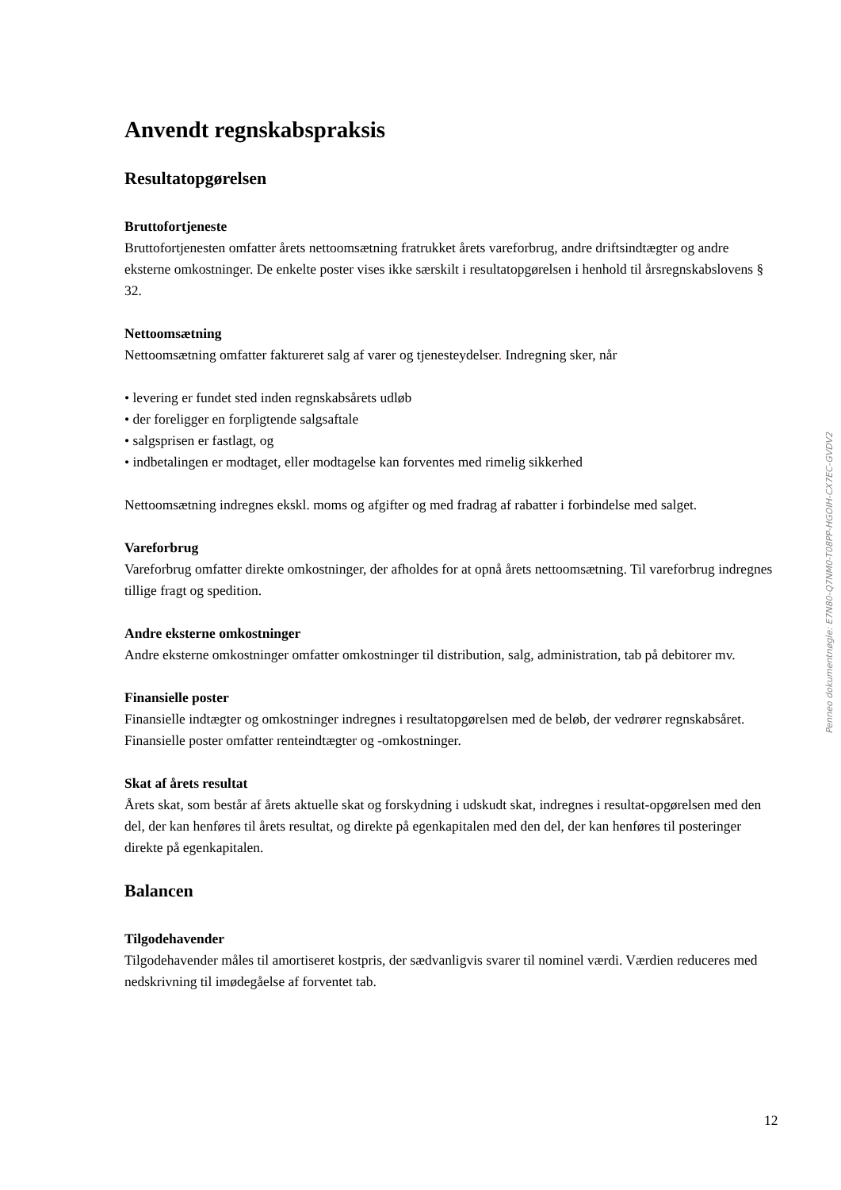Anvendt regnskabspraksis
Resultatopgørelsen
Bruttofortjeneste
Bruttofortjenesten omfatter årets nettoomsætning fratrukket årets vareforbrug, andre driftsindtægter og andre eksterne omkostninger. De enkelte poster vises ikke særskilt i resultatopgørelsen i henhold til årsregnskabslovens § 32.
Nettoomsætning
Nettoomsætning omfatter faktureret salg af varer og tjenesteydelser. Indregning sker, når
• levering er fundet sted inden regnskabsårets udløb
• der foreligger en forpligtende salgsaftale
• salgsprisen er fastlagt, og
• indbetalingen er modtaget, eller modtagelse kan forventes med rimelig sikkerhed
Nettoomsætning indregnes ekskl. moms og afgifter og med fradrag af rabatter i forbindelse med salget.
Vareforbrug
Vareforbrug omfatter direkte omkostninger, der afholdes for at opnå årets nettoomsætning. Til vareforbrug indregnes tillige fragt og spedition.
Andre eksterne omkostninger
Andre eksterne omkostninger omfatter omkostninger til distribution, salg, administration, tab på debitorer mv.
Finansielle poster
Finansielle indtægter og omkostninger indregnes i resultatopgørelsen med de beløb, der vedrører regnskabsåret. Finansielle poster omfatter renteindtægter og -omkostninger.
Skat af årets resultat
Årets skat, som består af årets aktuelle skat og forskydning i udskudt skat, indregnes i resultat-opgørelsen med den del, der kan henføres til årets resultat, og direkte på egenkapitalen med den del, der kan henføres til posteringer direkte på egenkapitalen.
Balancen
Tilgodehavender
Tilgodehavender måles til amortiseret kostpris, der sædvanligvis svarer til nominel værdi. Værdien reduceres med nedskrivning til imødegåelse af forventet tab.
Penneo dokumentnøgle: E7N80-Q7NM0-T08PP-HGOIH-CX7EC-GVDV2
12